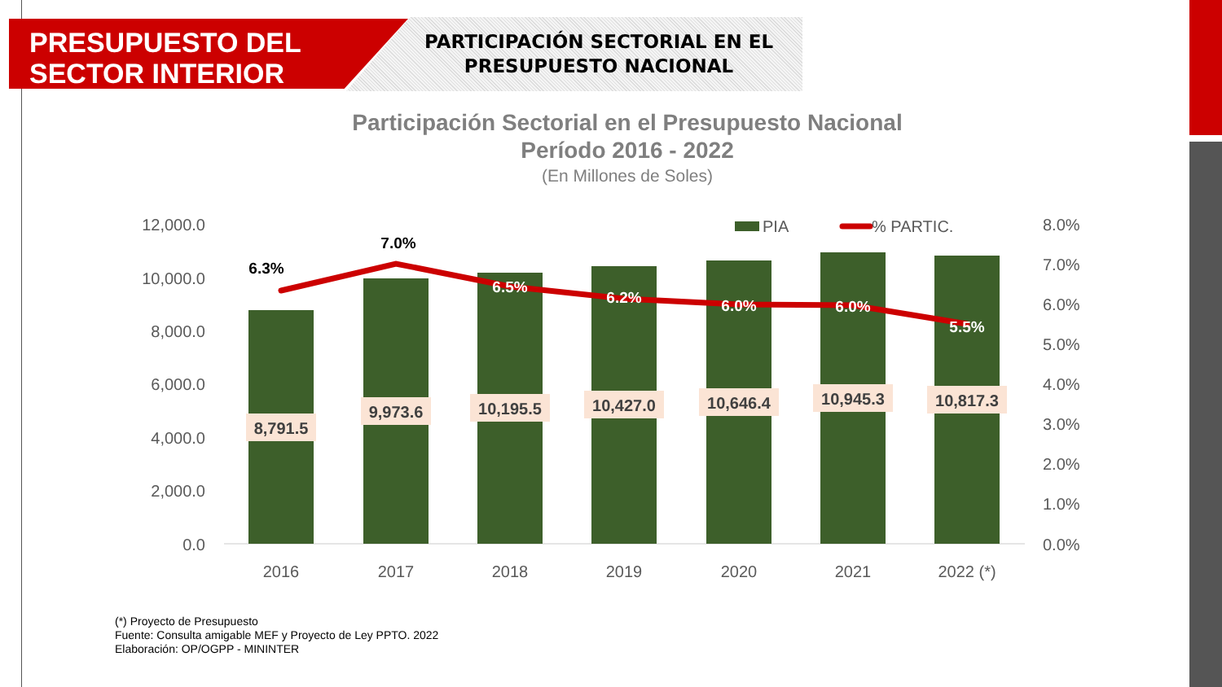PRESUPUESTO DEL
SECTOR INTERIOR
PARTICIPACIÓN SECTORIAL EN EL PRESUPUESTO NACIONAL
Participación Sectorial en el Presupuesto Nacional
Período 2016 - 2022
(En Millones de Soles)
12,000.0
10,000.0
8,000.0
6,000.0
4,000.0
2,000.0
0.0
8.0%
7.0%
6.0%
5.0%
4.0%
3.0%
2.0%
1.0%
0.0%
PIA
% PARTIC.
6.3%
7.0%
6.5%
6.2%
6.0%
6.0%
5.5%
8,791.5
9,973.6
10,195.5
10,427.0
10,646.4
10,945.3
10,817.3
2016
2017
2018
2019
2020
2021
2022 (*)
(*) Proyecto de Presupuesto
Fuente: Consulta amigable MEF y Proyecto de Ley PPTO. 2022
Elaboración: OP/OGPP - MININTER